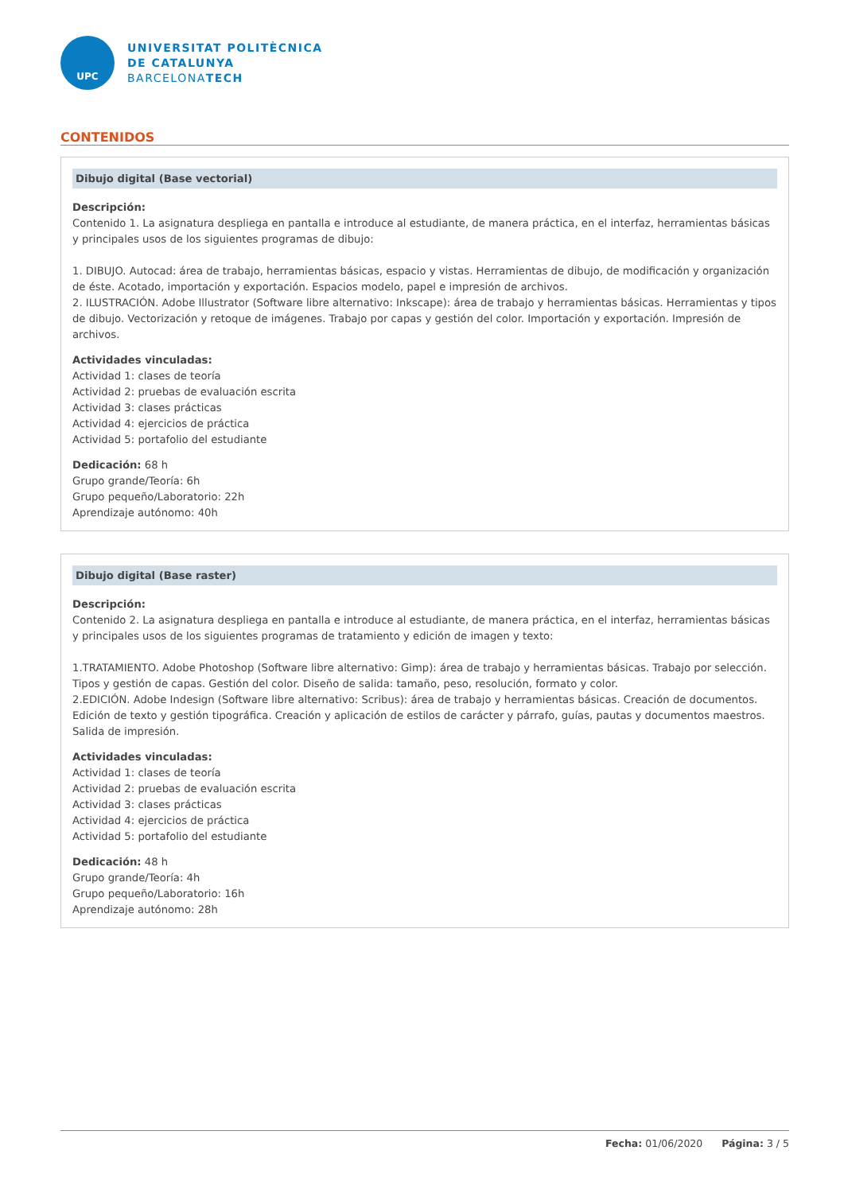UPC
UNIVERSITAT POLITÈCNICA
DE CATALUNYA
BARCELONATECH
CONTENIDOS
Dibujo digital (Base vectorial)
Descripción:
Contenido 1. La asignatura despliega en pantalla e introduce al estudiante, de manera práctica, en el interfaz, herramientas básicas y principales usos de los siguientes programas de dibujo:
1. DIBUJO. Autocad: área de trabajo, herramientas básicas, espacio y vistas. Herramientas de dibujo, de modificación y organización de éste. Acotado, importación y exportación. Espacios modelo, papel e impresión de archivos.
2. ILUSTRACIÓN. Adobe Illustrator (Software libre alternativo: Inkscape): área de trabajo y herramientas básicas. Herramientas y tipos de dibujo. Vectorización y retoque de imágenes. Trabajo por capas y gestión del color. Importación y exportación. Impresión de archivos.
Actividades vinculadas:
Actividad 1: clases de teoría
Actividad 2: pruebas de evaluación escrita
Actividad 3: clases prácticas
Actividad 4: ejercicios de práctica
Actividad 5: portafolio del estudiante
Dedicación: 68 h
Grupo grande/Teoría: 6h
Grupo pequeño/Laboratorio: 22h
Aprendizaje autónomo: 40h
Dibujo digital (Base raster)
Descripción:
Contenido 2. La asignatura despliega en pantalla e introduce al estudiante, de manera práctica, en el interfaz, herramientas básicas y principales usos de los siguientes programas de tratamiento y edición de imagen y texto:
1.TRATAMIENTO. Adobe Photoshop (Software libre alternativo: Gimp): área de trabajo y herramientas básicas. Trabajo por selección. Tipos y gestión de capas. Gestión del color. Diseño de salida: tamaño, peso, resolución, formato y color.
2.EDICIÓN. Adobe Indesign (Software libre alternativo: Scribus): área de trabajo y herramientas básicas. Creación de documentos. Edición de texto y gestión tipográfica. Creación y aplicación de estilos de carácter y párrafo, guías, pautas y documentos maestros. Salida de impresión.
Actividades vinculadas:
Actividad 1: clases de teoría
Actividad 2: pruebas de evaluación escrita
Actividad 3: clases prácticas
Actividad 4: ejercicios de práctica
Actividad 5: portafolio del estudiante
Dedicación: 48 h
Grupo grande/Teoría: 4h
Grupo pequeño/Laboratorio: 16h
Aprendizaje autónomo: 28h
Fecha: 01/06/2020 Página: 3 / 5